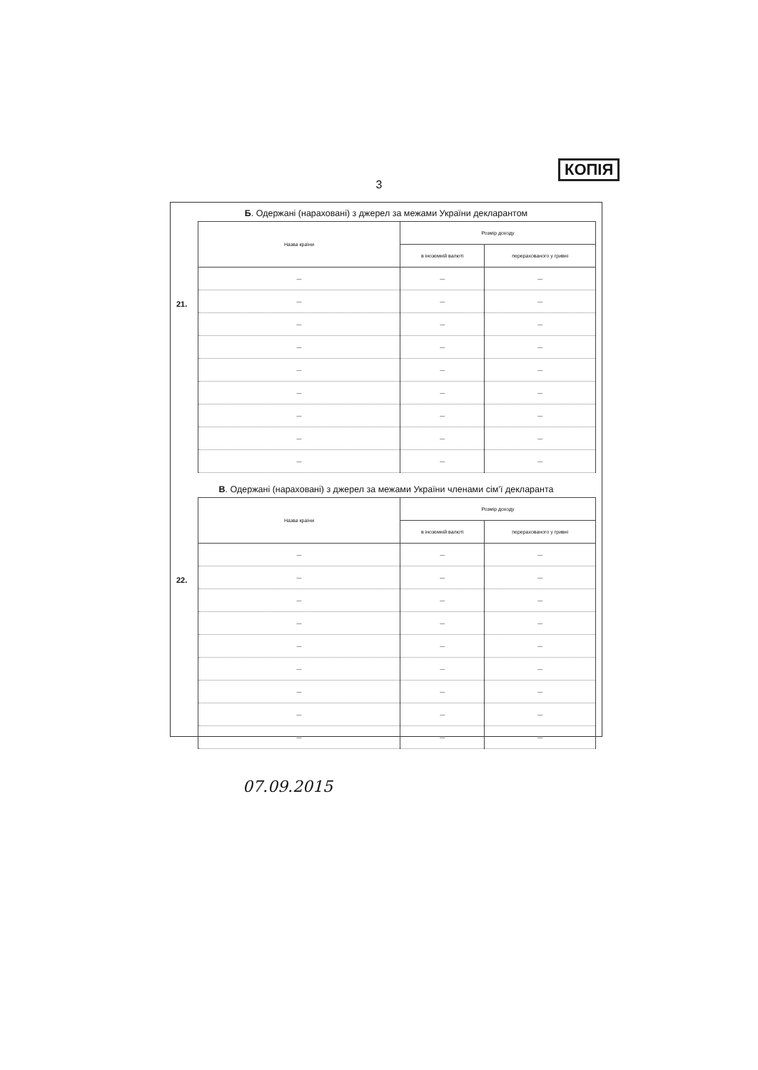КОПІЯ
3
Б. Одержані (нараховані) з джерел за межами України декларантом
21.
| Назва країни | Розмір доходу | |
| --- | --- | --- |
| | в іноземній валюті | перерахованого у гривні |
| — | — | — |
| — | — | — |
| — | — | — |
| — | — | — |
| — | — | — |
| — | — | — |
| — | — | — |
| — | — | — |
| — | — | — |
В. Одержані (нараховані) з джерел за межами України членами сім’ї декларанта
22.
| Назва країни | Розмір доходу | |
| --- | --- | --- |
| | в іноземній валюті | перерахованого у гривні |
| — | — | — |
| — | — | — |
| — | — | — |
| — | — | — |
| — | — | — |
| — | — | — |
| — | — | — |
| — | — | — |
| — | — | — |
07.09.2015